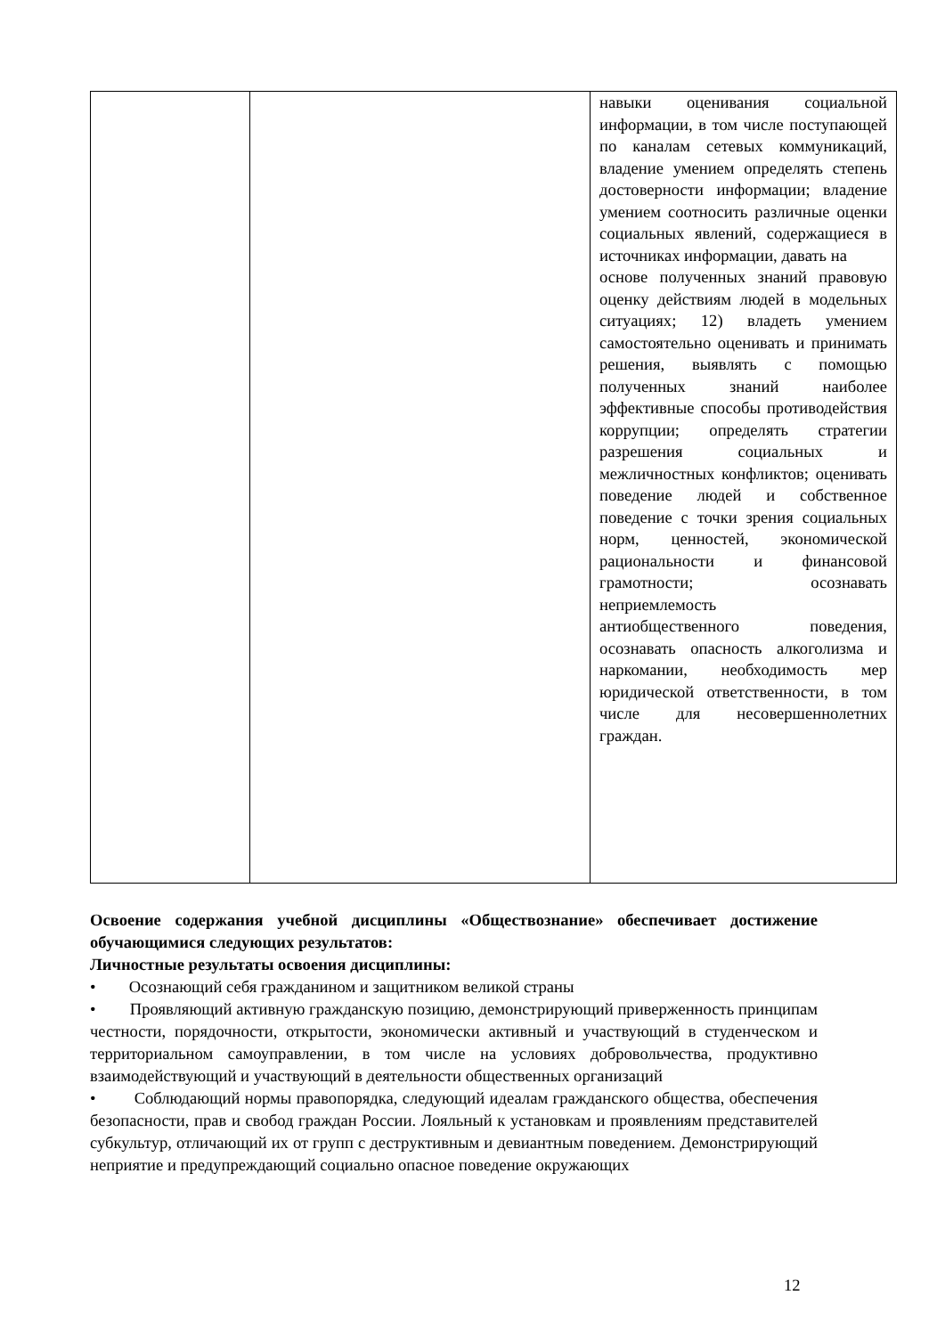| | | навыки оценивания социальной информации, в том числе поступающей по каналам сетевых коммуникаций, владение умением определять степень достоверности информации; владение умением соотносить различные оценки социальных явлений, содержащиеся в источниках информации, давать на основе полученных знаний правовую оценку действиям людей в модельных ситуациях; 12) владеть умением самостоятельно оценивать и принимать решения, выявлять с помощью полученных знаний наиболее эффективные способы противодействия коррупции; определять стратегии разрешения социальных и межличностных конфликтов; оценивать поведение людей и собственное поведение с точки зрения социальных норм, ценностей, экономической рациональности и финансовой грамотности; осознавать неприемлемость антиобщественного поведения, осознавать опасность алкоголизма и наркомании, необходимость мер юридической ответственности, в том числе для несовершеннолетних граждан. |
Освоение содержания учебной дисциплины «Обществознание» обеспечивает достижение обучающимися следующих результатов:
Личностные результаты освоения дисциплины:
• Осознающий себя гражданином и защитником великой страны
• Проявляющий активную гражданскую позицию, демонстрирующий приверженность принципам честности, порядочности, открытости, экономически активный и участвующий в студенческом и территориальном самоуправлении, в том числе на условиях добровольчества, продуктивно взаимодействующий и участвующий в деятельности общественных организаций
• Соблюдающий нормы правопорядка, следующий идеалам гражданского общества, обеспечения безопасности, прав и свобод граждан России. Лояльный к установкам и проявлениям представителей субкультур, отличающий их от групп с деструктивным и девиантным поведением. Демонстрирующий неприятие и предупреждающий социально опасное поведение окружающих
12